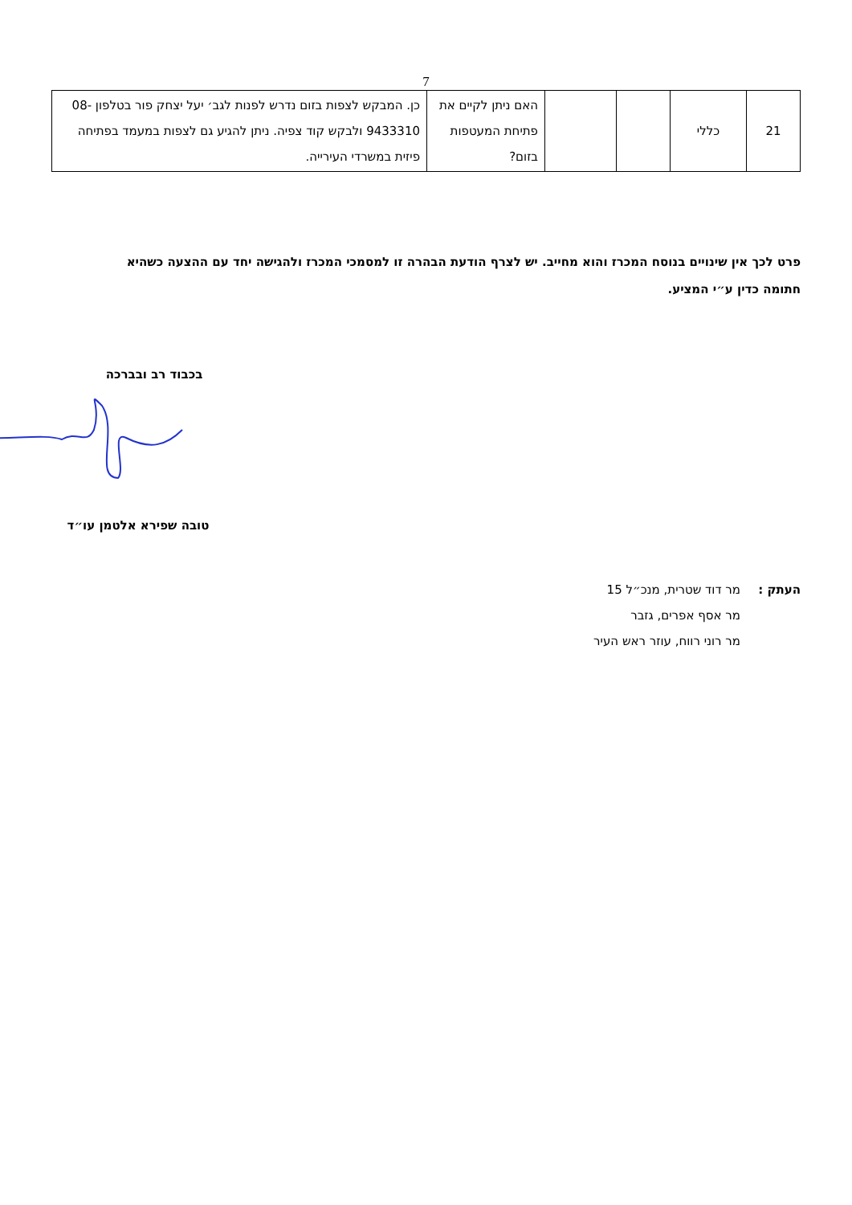7
| 21 | כללי | | | האם ניתן לקיים את פתיחת המעטפות בזום? | כן. המבקש לצפות בזום נדרש לפנות לגב׳ יעל יצחק פור בטלפון 08-9433310 ולבקש קוד צפיה. ניתן להגיע גם לצפות במעמד בפתיחה פיזית במשרדי העירייה. |
פרט לכך אין שינויים בנוסח המכרז והוא מחייב. יש לצרף הודעת הבהרה זו למסמכי המכרז ולהגישה יחד עם ההצעה כשהיא חתומה כדין ע״י המציע.
בכבוד רב ובברכה
טובה שפירא אלטמן עו״ד
העתק : מר דוד שטרית, מנכ״ל 15
מר אסף אפרים, גזבר
מר רוני רווח, עוזר ראש העיר